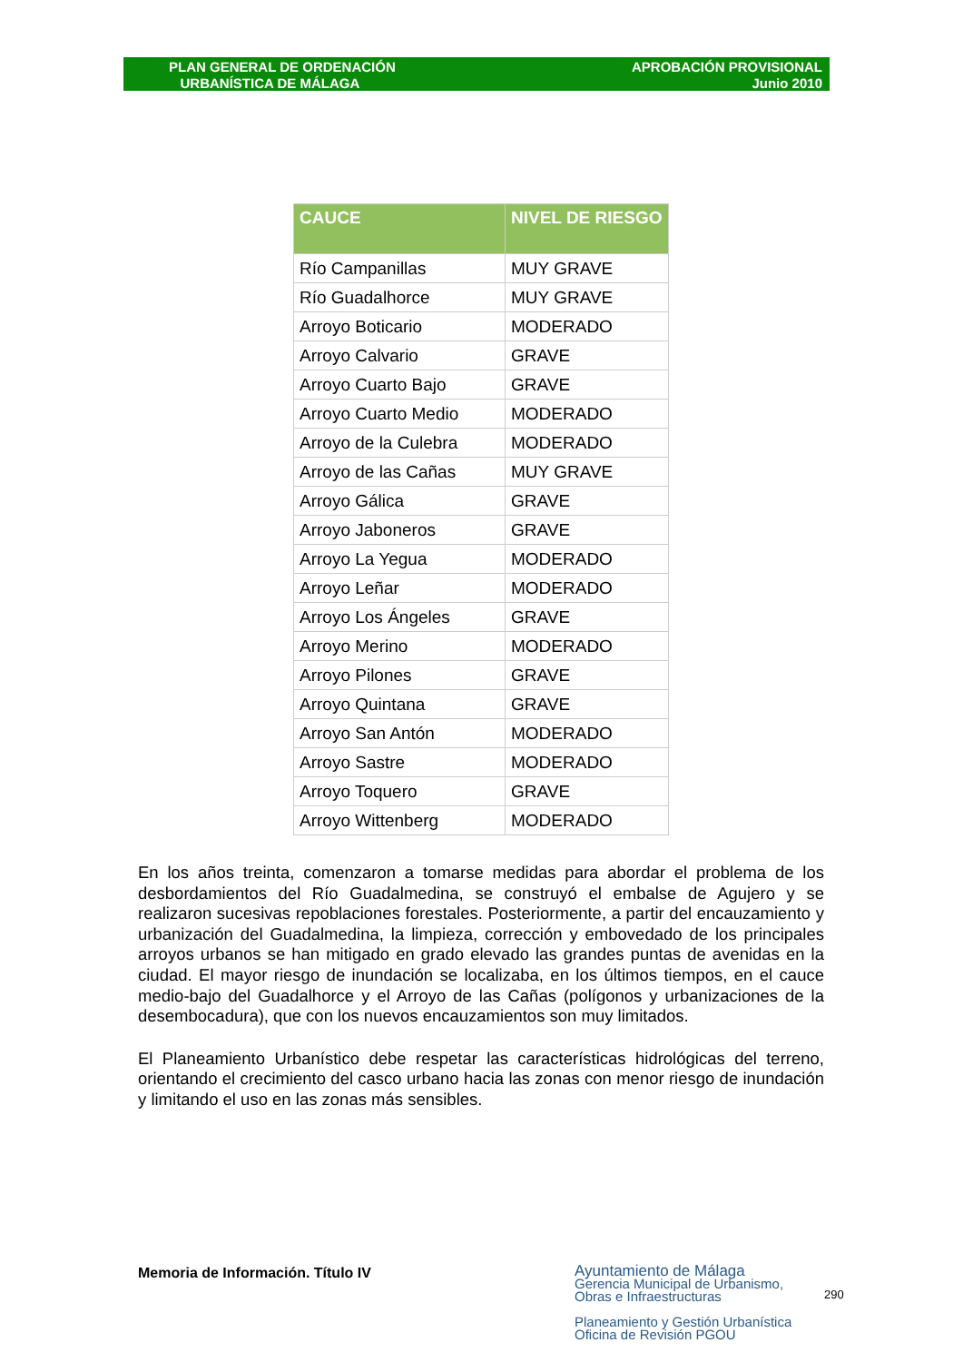PLAN GENERAL DE ORDENACIÓN
URBANÍSTICA DE MÁLAGA
APROBACIÓN PROVISIONAL
Junio 2010
| CAUCE | NIVEL DE RIESGO |
| --- | --- |
| Río Campanillas | MUY GRAVE |
| Río Guadalhorce | MUY GRAVE |
| Arroyo Boticario | MODERADO |
| Arroyo Calvario | GRAVE |
| Arroyo Cuarto Bajo | GRAVE |
| Arroyo Cuarto Medio | MODERADO |
| Arroyo de la Culebra | MODERADO |
| Arroyo de las Cañas | MUY GRAVE |
| Arroyo Gálica | GRAVE |
| Arroyo Jaboneros | GRAVE |
| Arroyo La Yegua | MODERADO |
| Arroyo Leñar | MODERADO |
| Arroyo Los Ángeles | GRAVE |
| Arroyo Merino | MODERADO |
| Arroyo Pilones | GRAVE |
| Arroyo Quintana | GRAVE |
| Arroyo San Antón | MODERADO |
| Arroyo Sastre | MODERADO |
| Arroyo Toquero | GRAVE |
| Arroyo Wittenberg | MODERADO |
En los años treinta, comenzaron a tomarse medidas para abordar el problema de los desbordamientos del Río Guadalmedina, se construyó el embalse de Agujero y se realizaron sucesivas repoblaciones forestales. Posteriormente, a partir del encauzamiento y urbanización del Guadalmedina, la limpieza, corrección y embovedado de los principales arroyos urbanos se han mitigado en grado elevado las grandes puntas de avenidas en la ciudad. El mayor riesgo de inundación se localizaba, en los últimos tiempos, en el cauce medio-bajo del Guadalhorce y el Arroyo de las Cañas (polígonos y urbanizaciones de la desembocadura), que con los nuevos encauzamientos son muy limitados.
El Planeamiento Urbanístico debe respetar las características hidrológicas del terreno, orientando el crecimiento del casco urbano hacia las zonas con menor riesgo de inundación y limitando el uso en las zonas más sensibles.
Memoria de Información. Título IV
Ayuntamiento de Málaga
Gerencia Municipal de Urbanismo,
Obras e Infraestructuras
Planeamiento y Gestión Urbanística
Oficina de Revisión PGOU
290